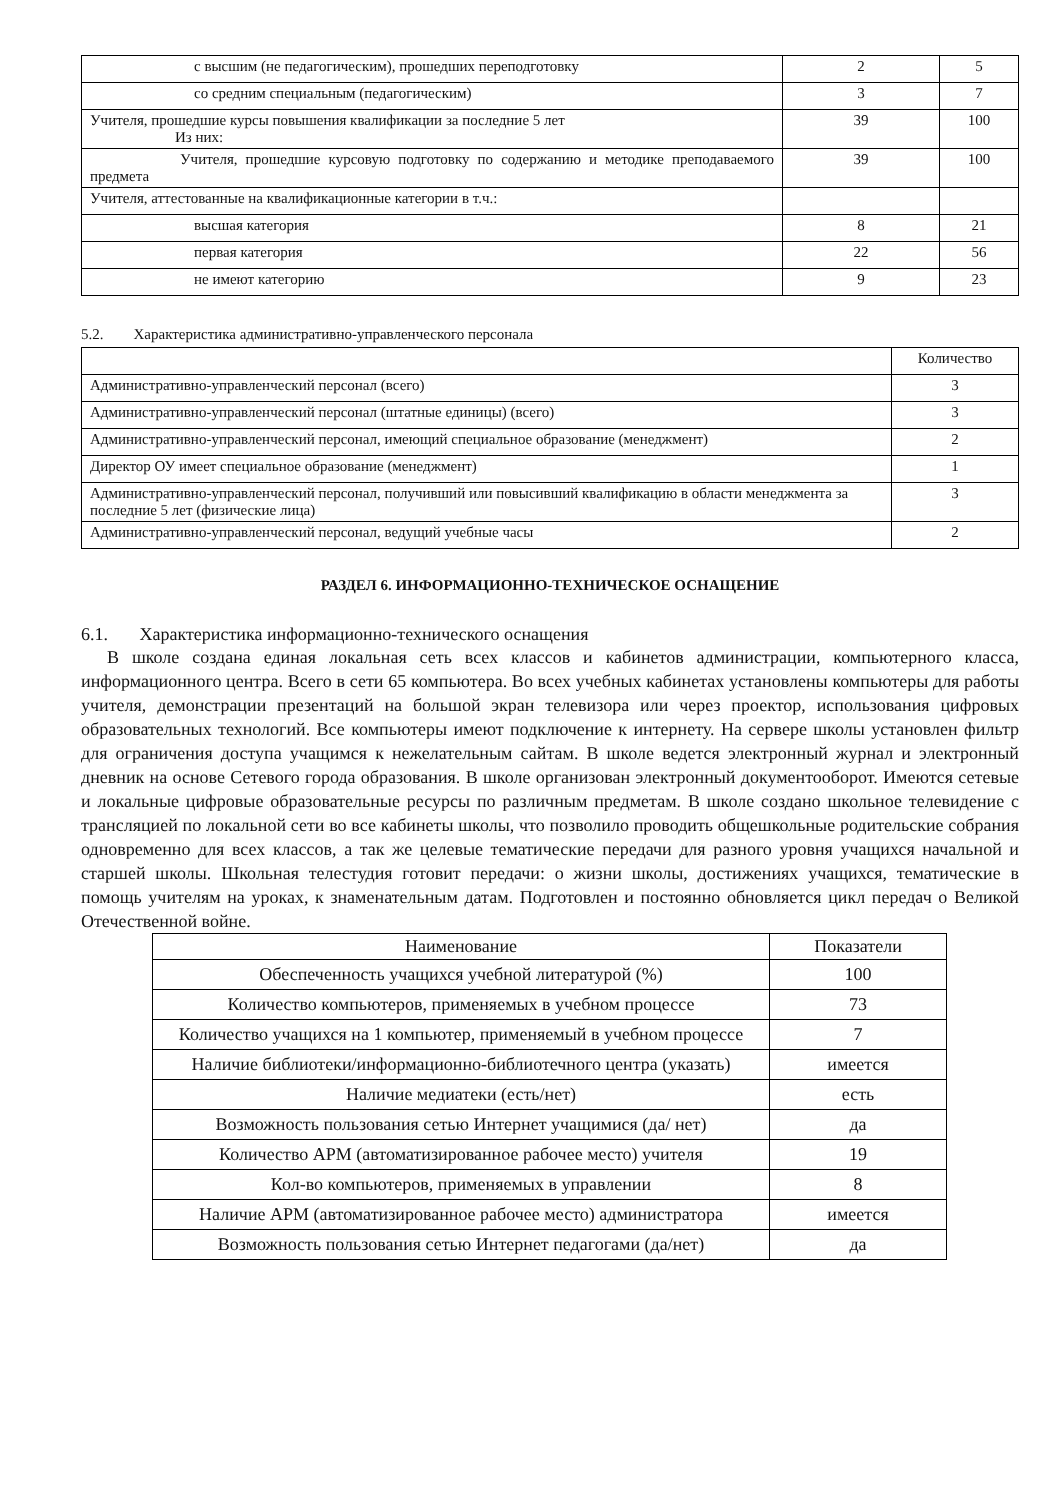| с высшим (не педагогическим), прошедших переподготовку | 2 | 5 |
| со средним специальным (педагогическим) | 3 | 7 |
| Учителя, прошедшие курсы повышения квалификации за последние 5 лет Из них: | 39 | 100 |
| Учителя, прошедшие курсовую подготовку по содержанию и методике преподаваемого предмета | 39 | 100 |
| Учителя, аттестованные на квалификационные категории в т.ч.: | | |
| высшая категория | 8 | 21 |
| первая категория | 22 | 56 |
| не имеют категорию | 9 | 23 |
5.2. Характеристика административно-управленческого персонала
| | Количество |
| Административно-управленческий персонал (всего) | 3 |
| Административно-управленческий персонал (штатные единицы) (всего) | 3 |
| Административно-управленческий персонал, имеющий специальное образование (менеджмент) | 2 |
| Директор ОУ имеет специальное образование (менеджмент) | 1 |
| Административно-управленческий персонал, получивший или повысивший квалификацию в области менеджмента за последние 5 лет (физические лица) | 3 |
| Административно-управленческий персонал, ведущий учебные часы | 2 |
РАЗДЕЛ 6. ИНФОРМАЦИОННО-ТЕХНИЧЕСКОЕ ОСНАЩЕНИЕ
6.1. Характеристика информационно-технического оснащения
В школе создана единая локальная сеть всех классов и кабинетов администрации, компьютерного класса, информационного центра. Всего в сети 65 компьютера. Во всех учебных кабинетах установлены компьютеры для работы учителя, демонстрации презентаций на большой экран телевизора или через проектор, использования цифровых образовательных технологий. Все компьютеры имеют подключение к интернету. На сервере школы установлен фильтр для ограничения доступа учащимся к нежелательным сайтам. В школе ведется электронный журнал и электронный дневник на основе Сетевого города образования. В школе организован электронный документооборот. Имеются сетевые и локальные цифровые образовательные ресурсы по различным предметам. В школе создано школьное телевидение с трансляцией по локальной сети во все кабинеты школы, что позволило проводить общешкольные родительские собрания одновременно для всех классов, а так же целевые тематические передачи для разного уровня учащихся начальной и старшей школы. Школьная телестудия готовит передачи: о жизни школы, достижениях учащихся, тематические в помощь учителям на уроках, к знаменательным датам. Подготовлен и постоянно обновляется цикл передач о Великой Отечественной войне.
| Наименование | Показатели |
| --- | --- |
| Обеспеченность учащихся учебной литературой (%) | 100 |
| Количество компьютеров, применяемых в учебном процессе | 73 |
| Количество учащихся на 1 компьютер, применяемый в учебном процессе | 7 |
| Наличие библиотеки/информационно-библиотечного центра (указать) | имеется |
| Наличие медиатеки (есть/нет) | есть |
| Возможность пользования сетью Интернет учащимися (да/ нет) | да |
| Количество АРМ (автоматизированное рабочее место) учителя | 19 |
| Кол-во компьютеров, применяемых в управлении | 8 |
| Наличие АРМ (автоматизированное рабочее место) администратора | имеется |
| Возможность пользования сетью Интернет педагогами (да/нет) | да |